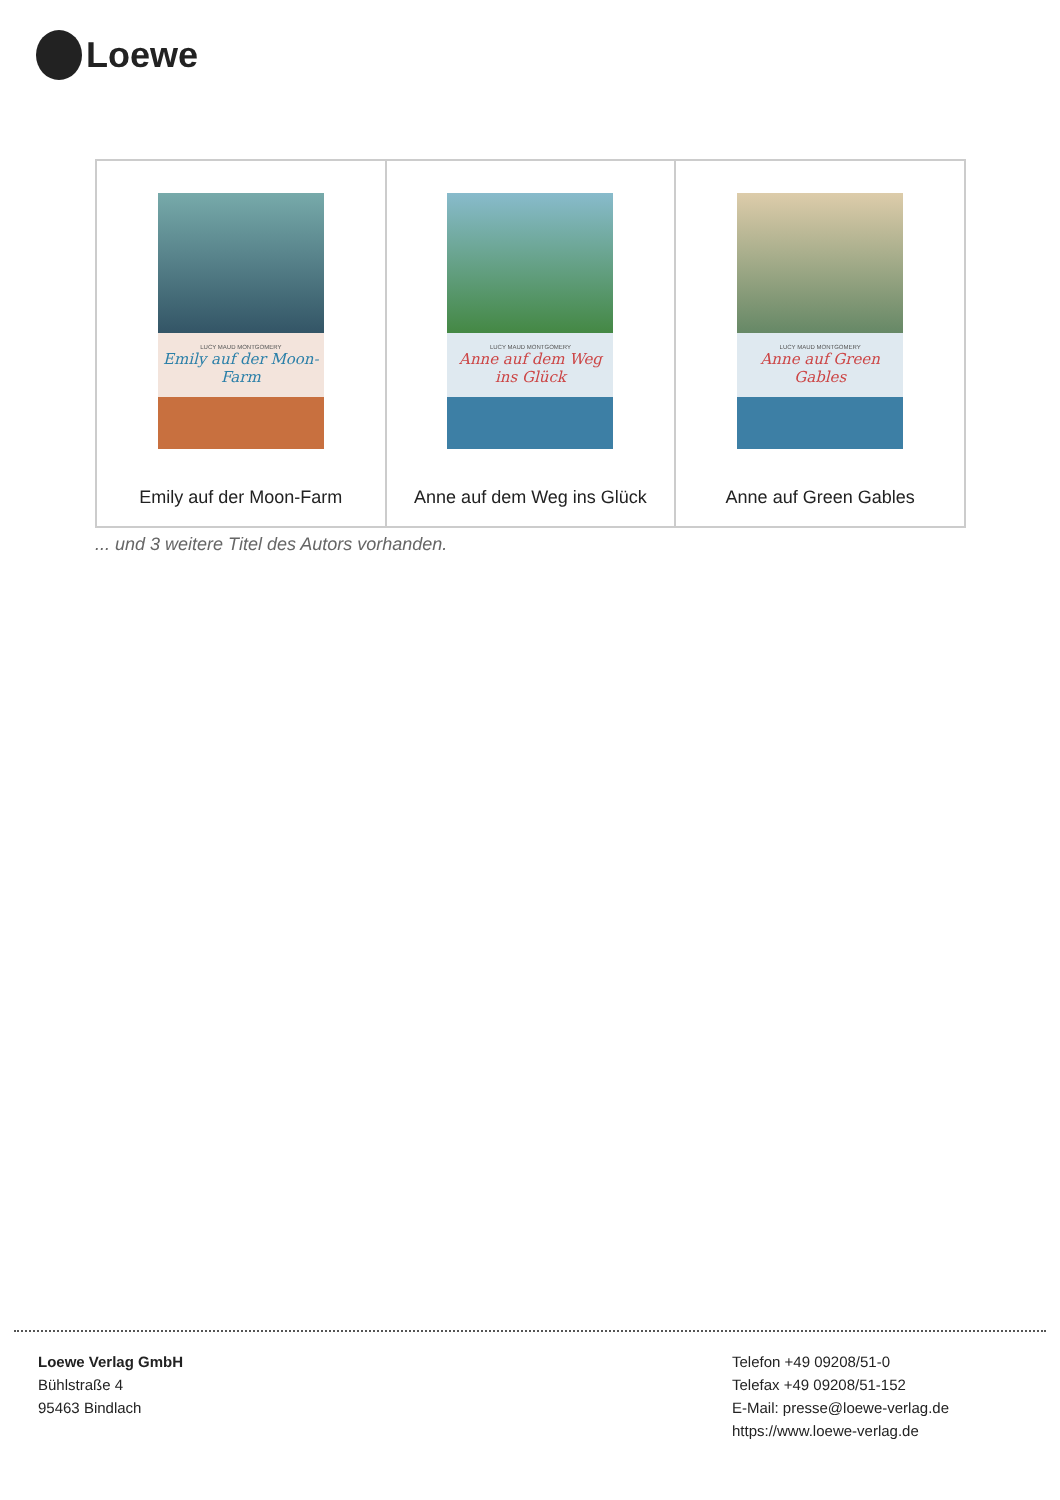Loewe
| LUCY MAUD MONTGOMERY Emily auf der Moon-Farm Emily auf der Moon-Farm | LUCY MAUD MONTGOMERY Anne auf dem Weg ins Glück Anne auf dem Weg ins Glück | LUCY MAUD MONTGOMERY Anne auf Green Gables Anne auf Green Gables |
... und 3 weitere Titel des Autors vorhanden.
Loewe Verlag GmbH
Bühlstraße 4
95463 Bindlach
Telefon +49 09208/51-0
Telefax +49 09208/51-152
E-Mail: presse@loewe-verlag.de
https://www.loewe-verlag.de